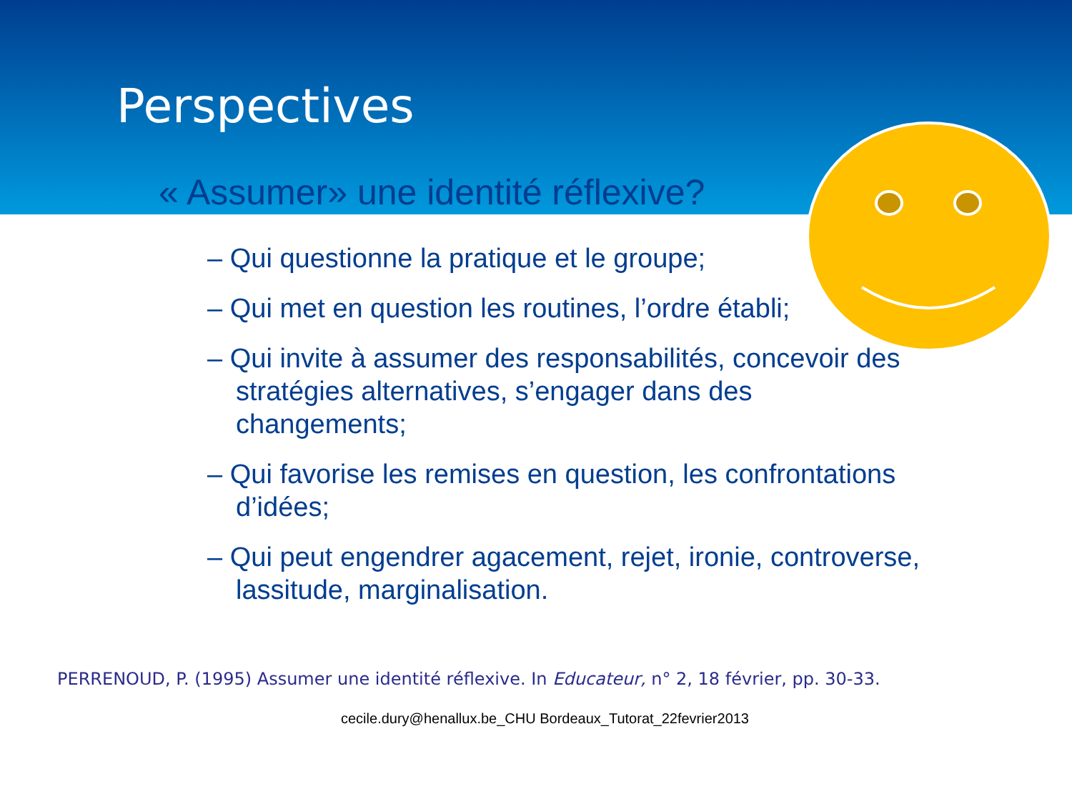Perspectives
« Assumer» une identité réflexive?
– Qui questionne la pratique et le groupe;
– Qui met en question les routines, l’ordre établi;
– Qui invite à assumer des responsabilités, concevoir des stratégies alternatives, s’engager dans des changements;
– Qui favorise les remises en question, les confrontations d’idées;
– Qui peut engendrer agacement, rejet, ironie, controverse, lassitude, marginalisation.
PERRENOUD, P. (1995) Assumer une identité réflexive. In Educateur, n° 2, 18 février, pp. 30-33.
cecile.dury@henallux.be_CHU Bordeaux_Tutorat_22fevrier2013